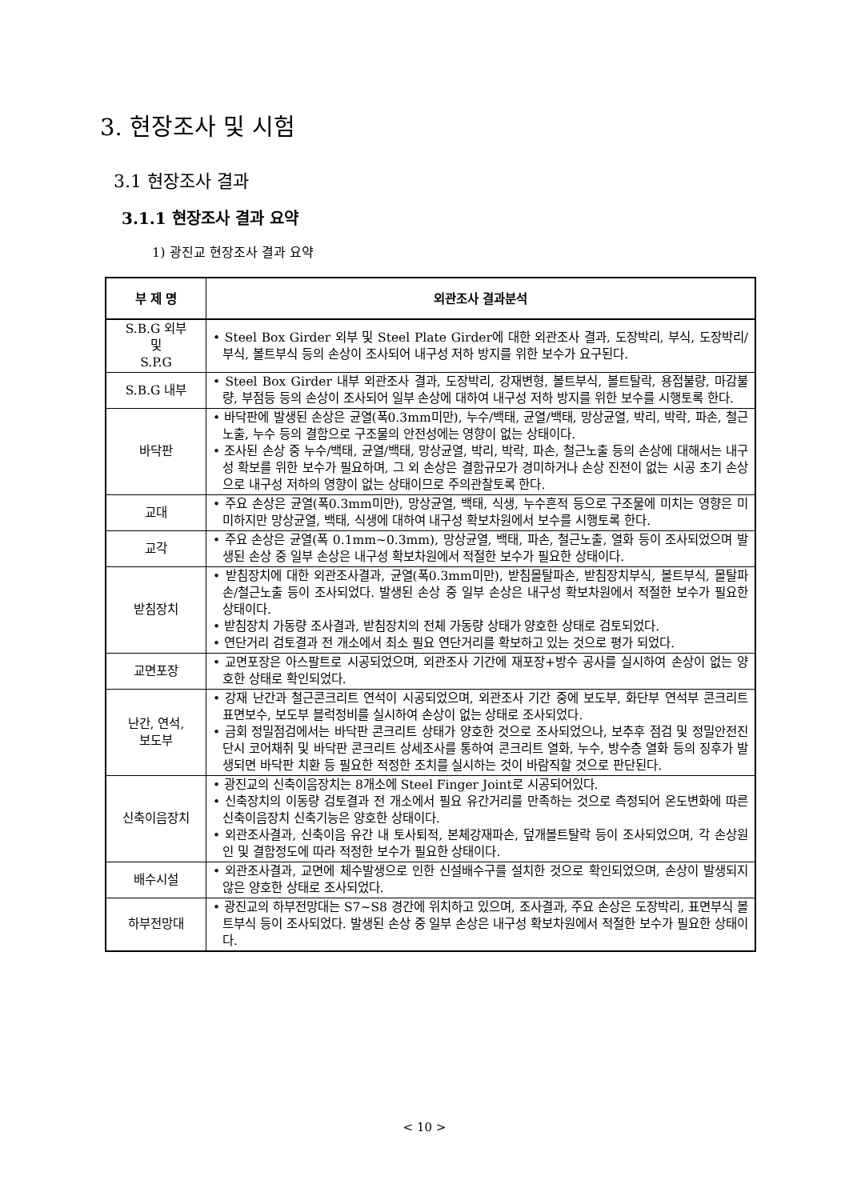3. 현장조사 및 시험
3.1 현장조사 결과
3.1.1 현장조사 결과 요약
1) 광진교 현장조사 결과 요약
| 부 제 명 | 외관조사 결과분석 |
| --- | --- |
| S.B.G 외부 및 S.P.G | • Steel Box Girder 외부 및 Steel Plate Girder에 대한 외관조사 결과, 도장박리, 부식, 도장박리/부식, 볼트부식 등의 손상이 조사되어 내구성 저하 방지를 위한 보수가 요구된다. |
| S.B.G 내부 | • Steel Box Girder 내부 외관조사 결과, 도장박리, 강재변형, 볼트부식, 볼트탈락, 용접불량, 마감불량, 부점등 등의 손상이 조사되어 일부 손상에 대하여 내구성 저하 방지를 위한 보수를 시행토록 한다. |
| 바닥판 | • 바닥판에 발생된 손상은 균열(폭0.3mm미만), 누수/백태, 균열/백태, 망상균열, 박리, 박락, 파손, 철근노출, 누수 등의 결함으로 구조물의 안전성에는 영향이 없는 상태이다. • 조사된 손상 중 누수/백태, 균열/백태, 망상균열, 박리, 박락, 파손, 철근노출 등의 손상에 대해서는 내구성 확보를 위한 보수가 필요하며, 그 외 손상은 결함규모가 경미하거나 손상 진전이 없는 시공 초기 손상으로 내구성 저하의 영향이 없는 상태이므로 주의관찰토록 한다. |
| 교대 | • 주요 손상은 균열(폭0.3mm미만), 망상균열, 백태, 식생, 누수흔적 등으로 구조물에 미치는 영향은 미미하지만 망상균열, 백태, 식생에 대하여 내구성 확보차원에서 보수를 시행토록 한다. |
| 교각 | • 주요 손상은 균열(폭 0.1mm~0.3mm), 망상균열, 백태, 파손, 철근노출, 열화 등이 조사되었으며 발생된 손상 중 일부 손상은 내구성 확보차원에서 적절한 보수가 필요한 상태이다. |
| 받침장치 | • 받침장치에 대한 외관조사결과, 균열(폭0.3mm미만), 받침몰탈파손, 받침장치부식, 볼트부식, 몰탈파손/철근노출 등이 조사되었다. 발생된 손상 중 일부 손상은 내구성 확보차원에서 적절한 보수가 필요한 상태이다. • 받침장치 가동량 조사결과, 받침장치의 전체 가동량 상태가 양호한 상태로 검토되었다. • 연단거리 검토결과 전 개소에서 최소 필요 연단거리를 확보하고 있는 것으로 평가 되었다. |
| 교면포장 | • 교면포장은 아스팔트로 시공되었으며, 외관조사 기간에 재포장+방수 공사를 실시하여 손상이 없는 양호한 상태로 확인되었다. |
| 난간, 연석, 보도부 | • 강재 난간과 철근콘크리트 연석이 시공되었으며, 외관조사 기간 중에 보도부, 화단부 연석부 콘크리트 표면보수, 보도부 블럭정비를 실시하여 손상이 없는 상태로 조사되었다. • 금회 정밀점검에서는 바닥판 콘크리트 상태가 양호한 것으로 조사되었으나, 보추후 점검 및 정밀안전진단시 코어채취 및 바닥판 콘크리트 상세조사를 통하여 콘크리트 열화, 누수, 방수층 열화 등의 징후가 발생되면 바닥판 치환 등 필요한 적정한 조치를 실시하는 것이 바람직할 것으로 판단된다. |
| 신축이음장치 | • 광진교의 신축이음장치는 8개소에 Steel Finger Joint로 시공되어있다. • 신축장치의 이동량 검토결과 전 개소에서 필요 유간거리를 만족하는 것으로 측정되어 온도변화에 따른 신축이음장치 신축기능은 양호한 상태이다. • 외관조사결과, 신축이음 유간 내 토사퇴적, 본체강재파손, 덮개볼트탈락 등이 조사되었으며, 각 손상원인 및 결함정도에 따라 적정한 보수가 필요한 상태이다. |
| 배수시설 | • 외관조사결과, 교면에 체수발생으로 인한 신설배수구를 설치한 것으로 확인되었으며, 손상이 발생되지 않은 양호한 상태로 조사되었다. |
| 하부전망대 | • 광진교의 하부전망대는 S7~S8 경간에 위치하고 있으며, 조사결과, 주요 손상은 도장박리, 표면부식 볼트부식 등이 조사되었다. 발생된 손상 중 일부 손상은 내구성 확보차원에서 적절한 보수가 필요한 상태이다. |
< 10 >